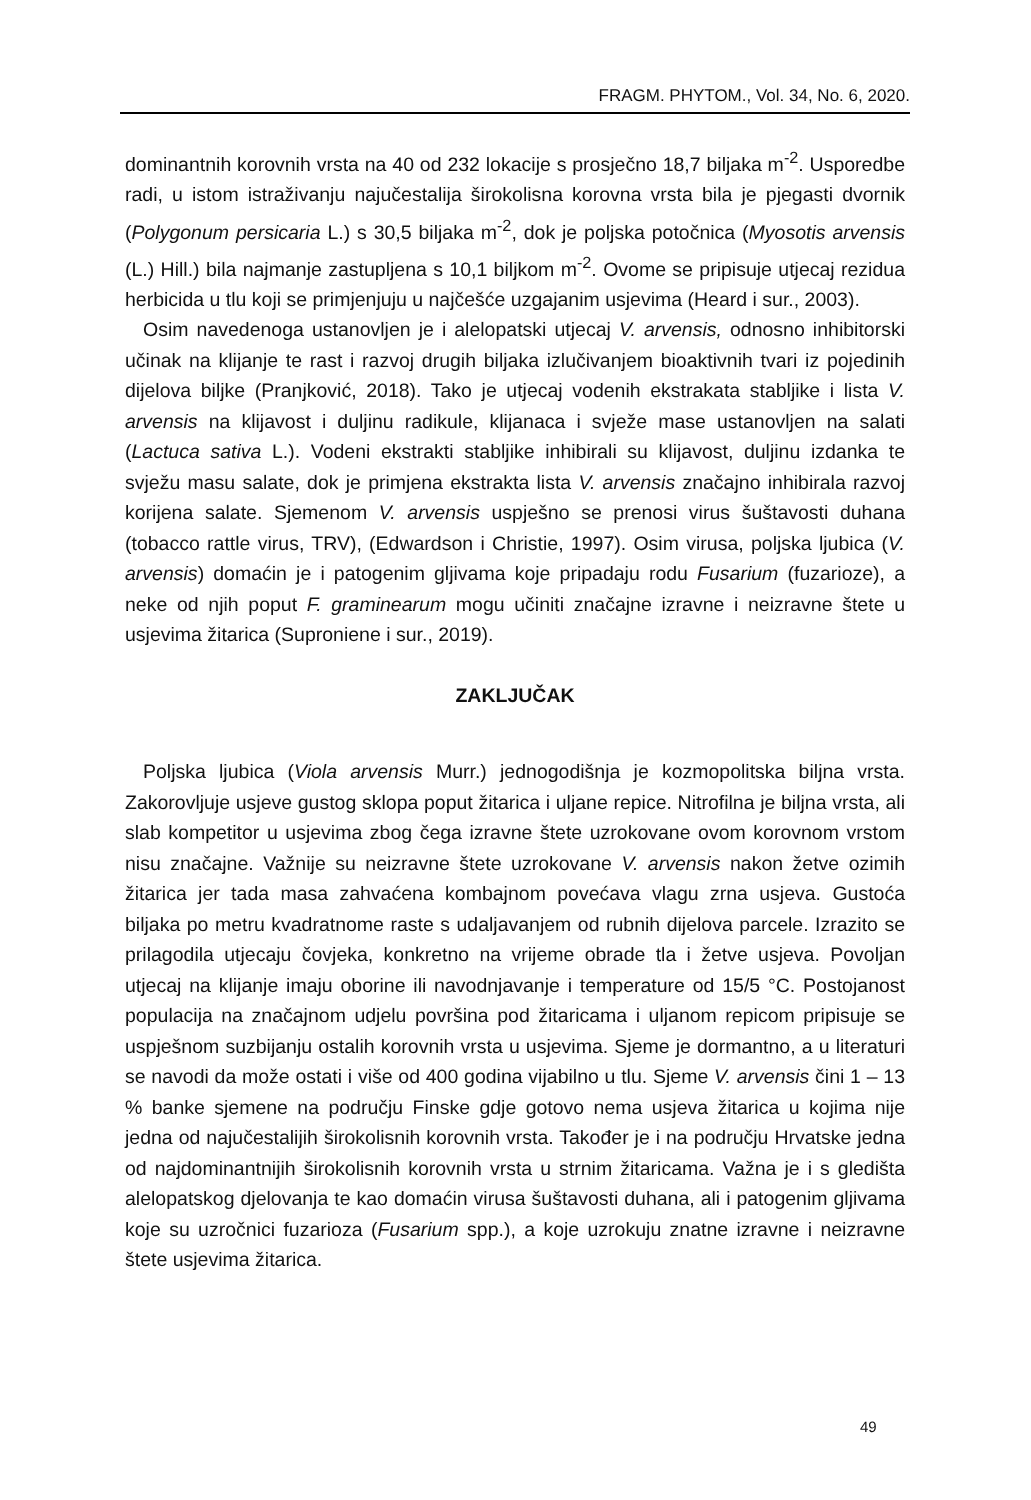FRAGM. PHYTOM., Vol. 34, No. 6, 2020.
dominantnih korovnih vrsta na 40 od 232 lokacije s prosječno 18,7 biljaka m<sup>-2</sup>. Usporedbe radi, u istom istraživanju najučestalija širokolisna korovna vrsta bila je pjegasti dvornik (Polygonum persicaria L.) s 30,5 biljaka m<sup>-2</sup>, dok je poljska potočnica (Myosotis arvensis (L.) Hill.) bila najmanje zastupljena s 10,1 biljkom m<sup>-2</sup>. Ovome se pripisuje utjecaj rezidua herbicida u tlu koji se primjenjuju u najčešće uzgajanim usjevima (Heard i sur., 2003).
Osim navedenoga ustanovljen je i alelopatski utjecaj V. arvensis, odnosno inhibitorski učinak na klijanje te rast i razvoj drugih biljaka izlučivanjem bioaktivnih tvari iz pojedinih dijelova biljke (Pranjković, 2018). Tako je utjecaj vodenih ekstrakata stabljike i lista V. arvensis na klijavost i duljinu radikule, klijanaca i svježe mase ustanovljen na salati (Lactuca sativa L.). Vodeni ekstrakti stabljike inhibirali su klijavost, duljinu izdanka te svježu masu salate, dok je primjena ekstrakta lista V. arvensis značajno inhibirala razvoj korijena salate. Sjemenom V. arvensis uspješno se prenosi virus šuštavosti duhana (tobacco rattle virus, TRV), (Edwardson i Christie, 1997). Osim virusa, poljska ljubica (V. arvensis) domaćin je i patogenim gljivama koje pripadaju rodu Fusarium (fuzarioze), a neke od njih poput F. graminearum mogu učiniti značajne izravne i neizravne štete u usjevima žitarica (Suproniene i sur., 2019).
ZAKLJUČAK
Poljska ljubica (Viola arvensis Murr.) jednogodišnja je kozmopolitska biljna vrsta. Zakorovljuje usjeve gustog sklopa poput žitarica i uljane repice. Nitrofilna je biljna vrsta, ali slab kompetitor u usjevima zbog čega izravne štete uzrokovane ovom korovnom vrstom nisu značajne. Važnije su neizravne štete uzrokovane V. arvensis nakon žetve ozimih žitarica jer tada masa zahvaćena kombajnom povećava vlagu zrna usjeva. Gustoća biljaka po metru kvadratnome raste s udaljavanjem od rubnih dijelova parcele. Izrazito se prilagodila utjecaju čovjeka, konkretno na vrijeme obrade tla i žetve usjeva. Povoljan utjecaj na klijanje imaju oborine ili navodnjavanje i temperature od 15/5 °C. Postojanost populacija na značajnom udjelu površina pod žitaricama i uljanom repicom pripisuje se uspješnom suzbijanju ostalih korovnih vrsta u usjevima. Sjeme je dormantno, a u literaturi se navodi da može ostati i više od 400 godina vijabilno u tlu. Sjeme V. arvensis čini 1 – 13 % banke sjemene na području Finske gdje gotovo nema usjeva žitarica u kojima nije jedna od najučestalijih širokolisnih korovnih vrsta. Također je i na području Hrvatske jedna od najdominantnijih širokolisnih korovnih vrsta u strnim žitaricama. Važna je i s gledišta alelopatskog djelovanja te kao domaćin virusa šuštavosti duhana, ali i patogenim gljivama koje su uzročnici fuzarioza (Fusarium spp.), a koje uzrokuju znatne izravne i neizravne štete usjevima žitarica.
49